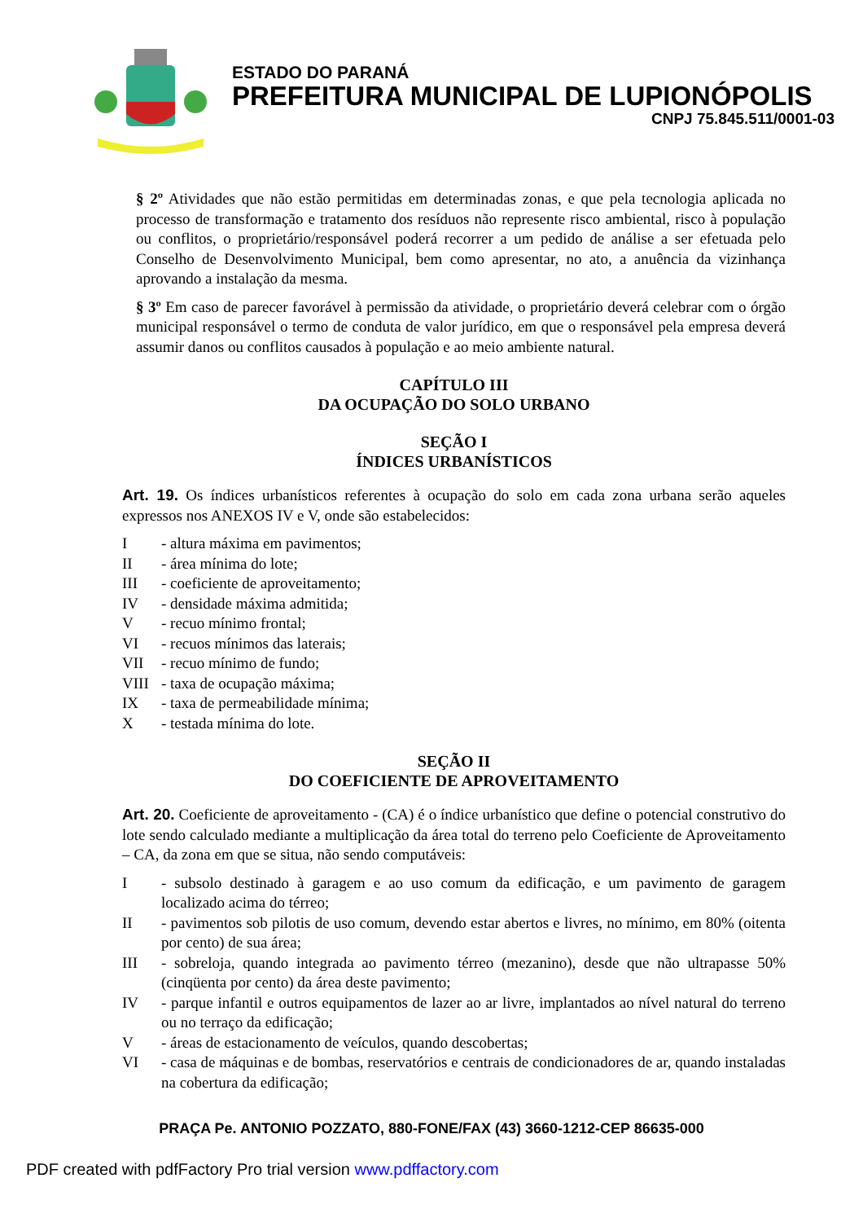ESTADO DO PARANÁ
PREFEITURA MUNICIPAL DE LUPIONÓPOLIS
CNPJ 75.845.511/0001-03
§ 2º Atividades que não estão permitidas em determinadas zonas, e que pela tecnologia aplicada no processo de transformação e tratamento dos resíduos não represente risco ambiental, risco à população ou conflitos, o proprietário/responsável poderá recorrer a um pedido de análise a ser efetuada pelo Conselho de Desenvolvimento Municipal, bem como apresentar, no ato, a anuência da vizinhança aprovando a instalação da mesma.
§ 3º Em caso de parecer favorável à permissão da atividade, o proprietário deverá celebrar com o órgão municipal responsável o termo de conduta de valor jurídico, em que o responsável pela empresa deverá assumir danos ou conflitos causados à população e ao meio ambiente natural.
CAPÍTULO III
DA OCUPAÇÃO DO SOLO URBANO
SEÇÃO I
ÍNDICES URBANÍSTICOS
Art. 19. Os índices urbanísticos referentes à ocupação do solo em cada zona urbana serão aqueles expressos nos ANEXOS IV e V, onde são estabelecidos:
I - altura máxima em pavimentos;
II - área mínima do lote;
III - coeficiente de aproveitamento;
IV - densidade máxima admitida;
V - recuo mínimo frontal;
VI - recuos mínimos das laterais;
VII - recuo mínimo de fundo;
VIII - taxa de ocupação máxima;
IX - taxa de permeabilidade mínima;
X - testada mínima do lote.
SEÇÃO II
DO COEFICIENTE DE APROVEITAMENTO
Art. 20. Coeficiente de aproveitamento - (CA) é o índice urbanístico que define o potencial construtivo do lote sendo calculado mediante a multiplicação da área total do terreno pelo Coeficiente de Aproveitamento – CA, da zona em que se situa, não sendo computáveis:
I - subsolo destinado à garagem e ao uso comum da edificação, e um pavimento de garagem localizado acima do térreo;
II - pavimentos sob pilotis de uso comum, devendo estar abertos e livres, no mínimo, em 80% (oitenta por cento) de sua área;
III - sobreloja, quando integrada ao pavimento térreo (mezanino), desde que não ultrapasse 50% (cinqüenta por cento) da área deste pavimento;
IV - parque infantil e outros equipamentos de lazer ao ar livre, implantados ao nível natural do terreno ou no terraço da edificação;
V - áreas de estacionamento de veículos, quando descobertas;
VI - casa de máquinas e de bombas, reservatórios e centrais de condicionadores de ar, quando instaladas na cobertura da edificação;
PRAÇA Pe. ANTONIO POZZATO, 880-FONE/FAX (43) 3660-1212-CEP 86635-000
PDF created with pdfFactory Pro trial version www.pdffactory.com